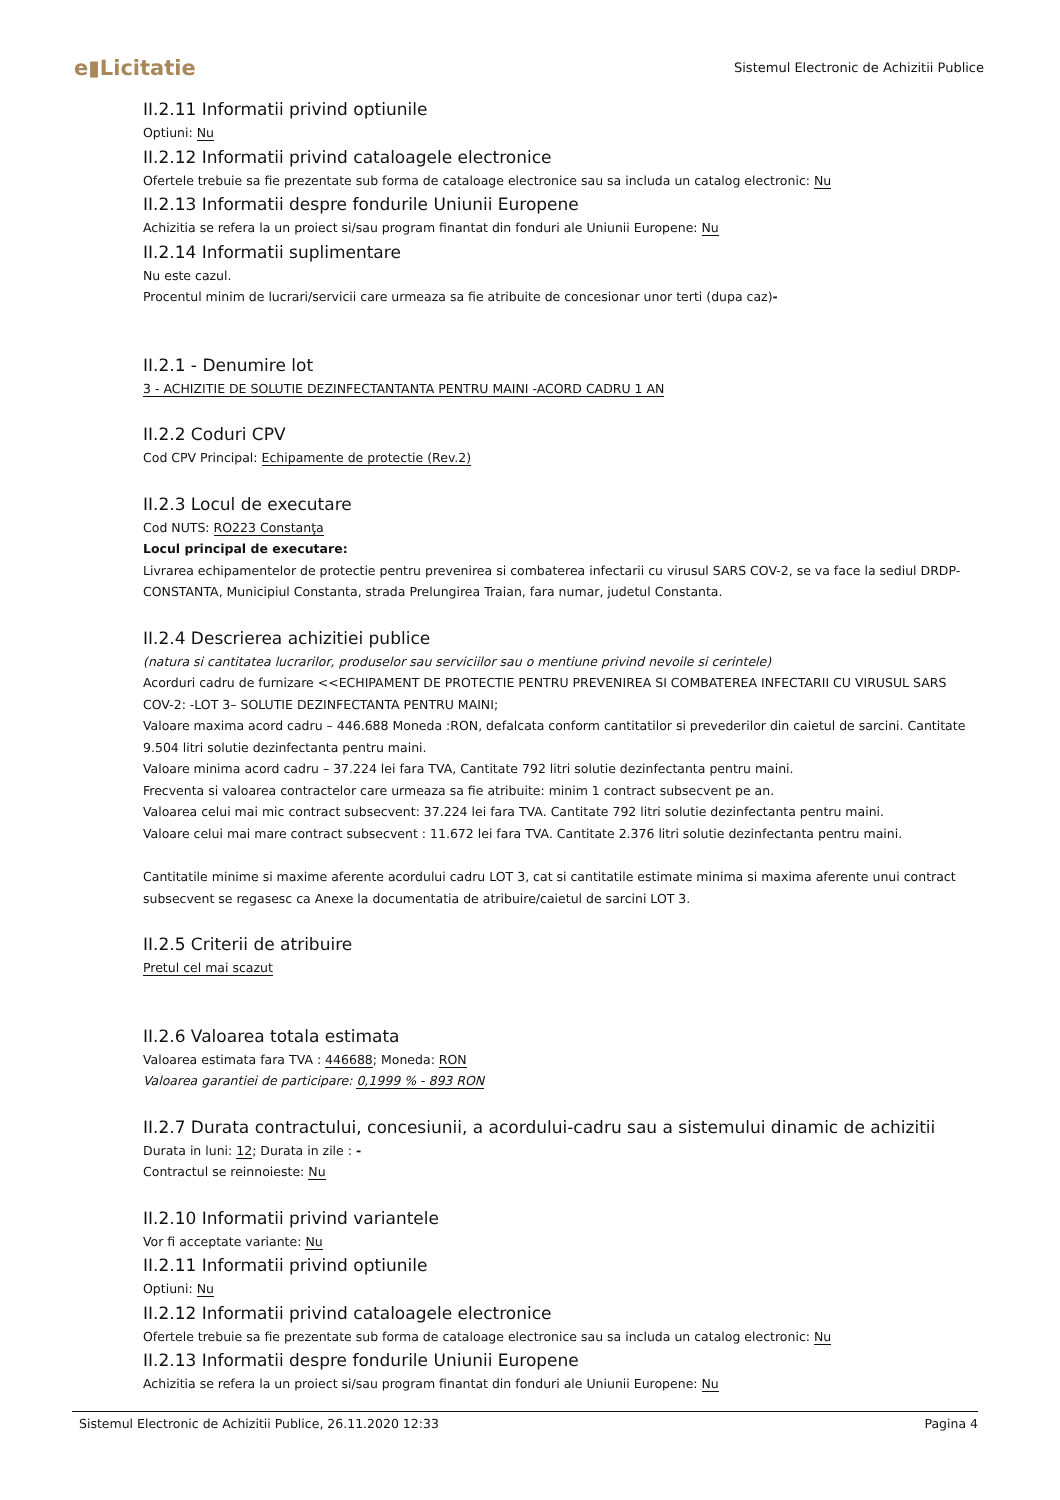e▮Licitatie
Sistemul Electronic de Achizitii Publice
II.2.11 Informatii privind optiunile
Optiuni: Nu
II.2.12 Informatii privind cataloagele electronice
Ofertele trebuie sa fie prezentate sub forma de cataloage electronice sau sa includa un catalog electronic: Nu
II.2.13 Informatii despre fondurile Uniunii Europene
Achizitia se refera la un proiect si/sau program finantat din fonduri ale Uniunii Europene: Nu
II.2.14 Informatii suplimentare
Nu este cazul.
Procentul minim de lucrari/servicii care urmeaza sa fie atribuite de concesionar unor terti (dupa caz)-
II.2.1 - Denumire lot
3 - ACHIZITIE DE SOLUTIE DEZINFECTANTANTA PENTRU MAINI -ACORD CADRU 1 AN
II.2.2 Coduri CPV
Cod CPV Principal: Echipamente de protectie (Rev.2)
II.2.3 Locul de executare
Cod NUTS: RO223 Constanţa
Locul principal de executare:
Livrarea echipamentelor de protectie pentru prevenirea si combaterea infectarii cu virusul SARS COV-2, se va face la sediul DRDP-CONSTANTA, Municipiul Constanta, strada Prelungirea Traian, fara numar, judetul Constanta.
II.2.4 Descrierea achizitiei publice
(natura si cantitatea lucrarilor, produselor sau serviciilor sau o mentiune privind nevoile si cerintele)
Acorduri cadru de furnizare <<ECHIPAMENT DE PROTECTIE PENTRU PREVENIREA SI COMBATEREA INFECTARII CU VIRUSUL SARS COV-2: -LOT 3– SOLUTIE DEZINFECTANTA PENTRU MAINI;
Valoare maxima acord cadru – 446.688 Moneda :RON, defalcata conform cantitatilor si prevederilor din caietul de sarcini. Cantitate 9.504 litri solutie dezinfectanta pentru maini.
Valoare minima acord cadru – 37.224 lei fara TVA, Cantitate 792 litri solutie dezinfectanta pentru maini.
Frecventa si valoarea contractelor care urmeaza sa fie atribuite: minim 1 contract subsecvent pe an.
Valoarea celui mai mic contract subsecvent: 37.224 lei fara TVA. Cantitate 792 litri solutie dezinfectanta pentru maini.
Valoare celui mai mare contract subsecvent : 11.672 lei fara TVA. Cantitate 2.376 litri solutie dezinfectanta pentru maini.
Cantitatile minime si maxime aferente acordului cadru LOT 3, cat si cantitatile estimate minima si maxima aferente unui contract subsecvent se regasesc ca Anexe la documentatia de atribuire/caietul de sarcini LOT 3.
II.2.5 Criterii de atribuire
Pretul cel mai scazut
II.2.6 Valoarea totala estimata
Valoarea estimata fara TVA : 446688; Moneda: RON
Valoarea garantiei de participare: 0,1999 % - 893 RON
II.2.7 Durata contractului, concesiunii, a acordului-cadru sau a sistemului dinamic de achizitii
Durata in luni: 12; Durata in zile : -
Contractul se reinnoieste: Nu
II.2.10 Informatii privind variantele
Vor fi acceptate variante: Nu
II.2.11 Informatii privind optiunile
Optiuni: Nu
II.2.12 Informatii privind cataloagele electronice
Ofertele trebuie sa fie prezentate sub forma de cataloage electronice sau sa includa un catalog electronic: Nu
II.2.13 Informatii despre fondurile Uniunii Europene
Achizitia se refera la un proiect si/sau program finantat din fonduri ale Uniunii Europene: Nu
Sistemul Electronic de Achizitii Publice, 26.11.2020 12:33 Pagina 4